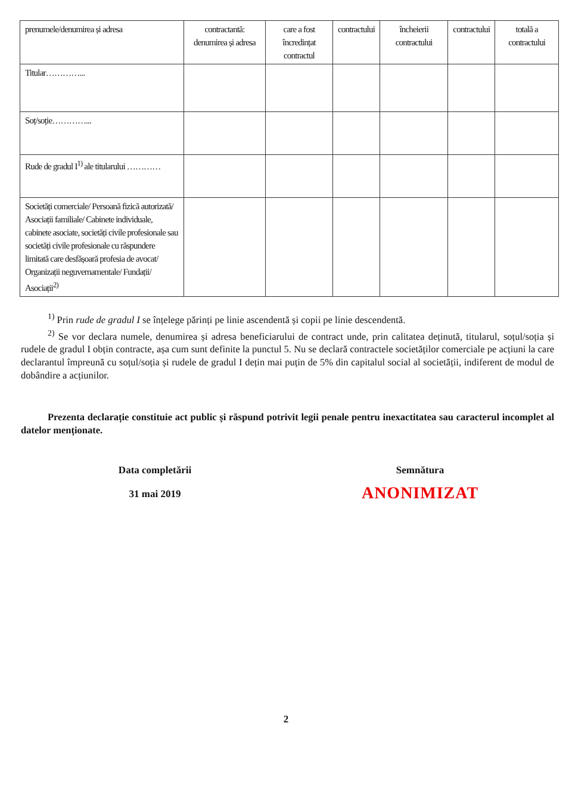| prenumele/denumirea și adresa | contractantă: denumirea și adresa | care a fost încredințat contractul | contractului | încheierii contractului | contractului | totală a contractului |
| Titular…………... | | | | | | |
| Soț/soție…………... | | | | | | |
| Rude de gradul I<sup>1)</sup> ale titularului ………… | | | | | | |
| Societăți comerciale/ Persoană fizică autorizată/ Asociații familiale/ Cabinete individuale, cabinete asociate, societăți civile profesionale sau societăți civile profesionale cu răspundere limitată care desfășoară profesia de avocat/ Organizații neguvernamentale/ Fundații/ Asociații<sup>2)</sup> | | | | | | |
<sup>1)</sup> Prin rude de gradul I se înțelege părinți pe linie ascendentă și copii pe linie descendentă.
<sup>2)</sup> Se vor declara numele, denumirea și adresa beneficiarului de contract unde, prin calitatea deținută, titularul, soțul/soția și rudele de gradul I obțin contracte, așa cum sunt definite la punctul 5. Nu se declară contractele societăților comerciale pe acțiuni la care declarantul împreună cu soțul/soția și rudele de gradul I dețin mai puțin de 5% din capitalul social al societății, indiferent de modul de dobândire a acțiunilor.
Prezenta declarație constituie act public și răspund potrivit legii penale pentru inexactitatea sau caracterul incomplet al datelor menționate.
Data completării
31 mai 2019
Semnătura
ANONIMIZAT
2